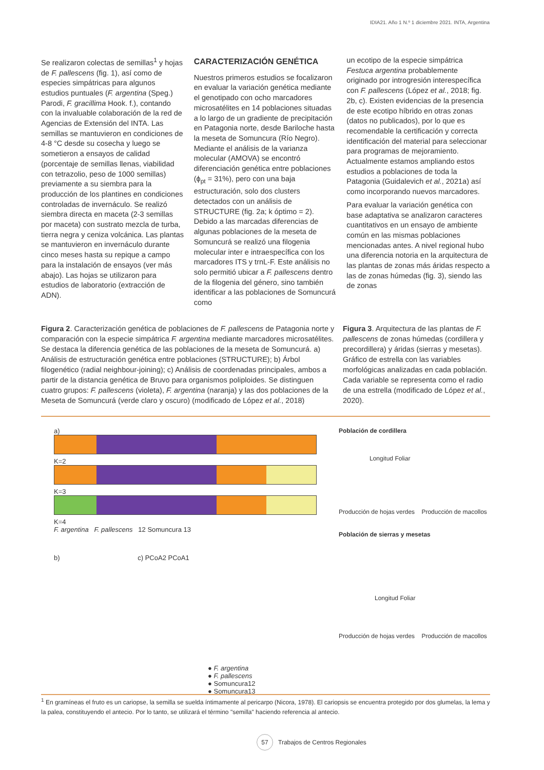IDIA21. Año 1 N.º 1 diciembre 2021. INTA, Argentina
Se realizaron colectas de semillas<sup>1</sup> y hojas de F. pallescens (fig. 1), así como de especies simpátricas para algunos estudios puntuales (F. argentina (Speg.) Parodi, F. gracillima Hook. f.), contando con la invaluable colaboración de la red de Agencias de Extensión del INTA. Las semillas se mantuvieron en condiciones de 4-8 °C desde su cosecha y luego se sometieron a ensayos de calidad (porcentaje de semillas llenas, viabilidad con tetrazolio, peso de 1000 semillas) previamente a su siembra para la producción de los plantines en condiciones controladas de invernáculo. Se realizó siembra directa en maceta (2-3 semillas por maceta) con sustrato mezcla de turba, tierra negra y ceniza volcánica. Las plantas se mantuvieron en invernáculo durante cinco meses hasta su repique a campo para la instalación de ensayos (ver más abajo). Las hojas se utilizaron para estudios de laboratorio (extracción de ADN).
CARACTERIZACIÓN GENÉTICA
Nuestros primeros estudios se focalizaron en evaluar la variación genética mediante el genotipado con ocho marcadores microsatélites en 14 poblaciones situadas a lo largo de un gradiente de precipitación en Patagonia norte, desde Bariloche hasta la meseta de Somuncura (Río Negro). Mediante el análisis de la varianza molecular (AMOVA) se encontró diferenciación genética entre poblaciones (ϕ<sub>pt</sub> = 31%), pero con una baja estructuración, solo dos clusters detectados con un análisis de STRUCTURE (fig. 2a; k óptimo = 2). Debido a las marcadas diferencias de algunas poblaciones de la meseta de Somuncurá se realizó una filogenia molecular inter e intraespecífica con los marcadores ITS y trnL-F. Este análisis no solo permitió ubicar a F. pallescens dentro de la filogenia del género, sino también identificar a las poblaciones de Somuncurá como
un ecotipo de la especie simpátrica Festuca argentina probablemente originado por introgresión interespecífica con F. pallescens (López et al., 2018; fig. 2b, c). Existen evidencias de la presencia de este ecotipo híbrido en otras zonas (datos no publicados), por lo que es recomendable la certificación y correcta identificación del material para seleccionar para programas de mejoramiento. Actualmente estamos ampliando estos estudios a poblaciones de toda la Patagonia (Guidalevich et al., 2021a) así como incorporando nuevos marcadores.
Para evaluar la variación genética con base adaptativa se analizaron caracteres cuantitativos en un ensayo de ambiente común en las mismas poblaciones mencionadas antes. A nivel regional hubo una diferencia notoria en la arquitectura de las plantas de zonas más áridas respecto a las de zonas húmedas (fig. 3), siendo las de zonas
Figura 2. Caracterización genética de poblaciones de F. pallescens de Patagonia norte y comparación con la especie simpátrica F. argentina mediante marcadores microsatélites. Se destaca la diferencia genética de las poblaciones de la meseta de Somuncurá. a) Análisis de estructuración genética entre poblaciones (STRUCTURE); b) Árbol filogenético (radial neighbour-joining); c) Análisis de coordenadas principales, ambos a partir de la distancia genética de Bruvo para organismos poliploides. Se distinguen cuatro grupos: F. pallescens (violeta), F. argentina (naranja) y las dos poblaciones de la Meseta de Somuncurá (verde claro y oscuro) (modificado de López et al., 2018)
Figura 3. Arquitectura de las plantas de F. pallescens de zonas húmedas (cordillera y precordillera) y áridas (sierras y mesetas). Gráfico de estrella con las variables morfológicas analizadas en cada población. Cada variable se representa como el radio de una estrella (modificado de López et al., 2020).
a)
K=2
K=3
K=4
F. argentina F. pallescens 12 Somuncura 13
b) c) PCoA2 PCoA1
● F. argentina
● F. pallescens
● Somuncura12
● Somuncura13
Población de cordillera
Longitud Foliar
Producción de hojas verdes Producción de macollos
Población de sierras y mesetas
Longitud Foliar
Producción de hojas verdes Producción de macollos
<sup>1</sup> En gramíneas el fruto es un cariopse, la semilla se suelda íntimamente al pericarpo (Nicora, 1978). El cariopsis se encuentra protegido por dos glumelas, la lema y la palea, constituyendo el antecio. Por lo tanto, se utilizará el término "semilla" haciendo referencia al antecio.
57 Trabajos de Centros Regionales